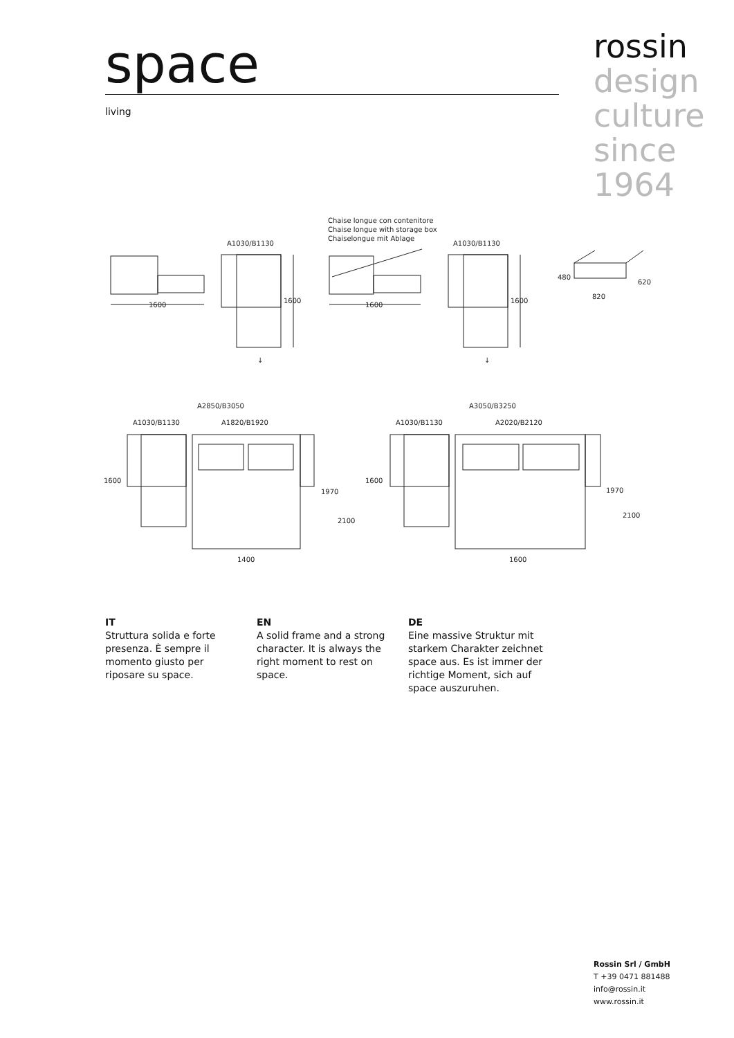space
living
rossin
design
culture
since
1964
1600
A1030/B1130
1600
↓
Chaise longue con contenitore
Chaise longue with storage box
Chaiselongue mit Ablage
1600
A1030/B1130
1600
↓
480
620
820
A2850/B3050
A1030/B1130
A1820/B1920
1600
1970
2100
1400
A3050/B3250
A1030/B1130
A2020/B2120
1600
1970
2100
1600
IT
Struttura solida e forte presenza. È sempre il momento giusto per riposare su space.
EN
A solid frame and a strong character. It is always the right moment to rest on space.
DE
Eine massive Struktur mit starkem Charakter zeichnet space aus. Es ist immer der richtige Moment, sich auf space auszuruhen.
Rossin Srl / GmbH
T +39 0471 881488
info@rossin.it
www.rossin.it